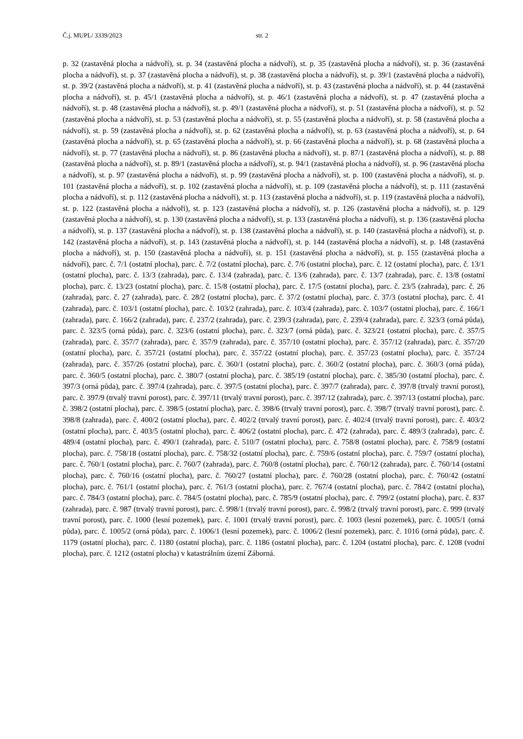Č.j. MUPL/ 3339/2023 str. 2
p. 32 (zastavěná plocha a nádvoří), st. p. 34 (zastavěná plocha a nádvoří), st. p. 35 (zastavěná plocha a nádvoří), st. p. 36 (zastavěná plocha a nádvoří), st. p. 37 (zastavěná plocha a nádvoří), st. p. 38 (zastavěná plocha a nádvoří), st. p. 39/1 (zastavěná plocha a nádvoří), st. p. 39/2 (zastavěná plocha a nádvoří), st. p. 41 (zastavěná plocha a nádvoří), st. p. 43 (zastavěná plocha a nádvoří), st. p. 44 (zastavěná plocha a nádvoří), st. p. 45/1 (zastavěná plocha a nádvoří), st. p. 46/1 (zastavěná plocha a nádvoří), st. p. 47 (zastavěná plocha a nádvoří), st. p. 48 (zastavěná plocha a nádvoří), st. p. 49/1 (zastavěná plocha a nádvoří), st. p. 51 (zastavěná plocha a nádvoří), st. p. 52 (zastavěná plocha a nádvoří), st. p. 53 (zastavěná plocha a nádvoří), st. p. 55 (zastavěná plocha a nádvoří), st. p. 58 (zastavěná plocha a nádvoří), st. p. 59 (zastavěná plocha a nádvoří), st. p. 62 (zastavěná plocha a nádvoří), st. p. 63 (zastavěná plocha a nádvoří), st. p. 64 (zastavěná plocha a nádvoří), st. p. 65 (zastavěná plocha a nádvoří), st. p. 66 (zastavěná plocha a nádvoří), st. p. 68 (zastavěná plocha a nádvoří), st. p. 77 (zastavěná plocha a nádvoří), st. p. 86 (zastavěná plocha a nádvoří), st. p. 87/1 (zastavěná plocha a nádvoří), st. p. 88 (zastavěná plocha a nádvoří), st. p. 89/1 (zastavěná plocha a nádvoří), st. p. 94/1 (zastavěná plocha a nádvoří), st. p. 96 (zastavěná plocha a nádvoří), st. p. 97 (zastavěná plocha a nádvoří), st. p. 99 (zastavěná plocha a nádvoří), st. p. 100 (zastavěná plocha a nádvoří), st. p. 101 (zastavěná plocha a nádvoří), st. p. 102 (zastavěná plocha a nádvoří), st. p. 109 (zastavěná plocha a nádvoří), st. p. 111 (zastavěná plocha a nádvoří), st. p. 112 (zastavěná plocha a nádvoří), st. p. 113 (zastavěná plocha a nádvoří), st. p. 119 (zastavěná plocha a nádvoří), st. p. 122 (zastavěná plocha a nádvoří), st. p. 123 (zastavěná plocha a nádvoří), st. p. 126 (zastavěná plocha a nádvoří), st. p. 129 (zastavěná plocha a nádvoří), st. p. 130 (zastavěná plocha a nádvoří), st. p. 133 (zastavěná plocha a nádvoří), st. p. 136 (zastavěná plocha a nádvoří), st. p. 137 (zastavěná plocha a nádvoří), st. p. 138 (zastavěná plocha a nádvoří), st. p. 140 (zastavěná plocha a nádvoří), st. p. 142 (zastavěná plocha a nádvoří), st. p. 143 (zastavěná plocha a nádvoří), st. p. 144 (zastavěná plocha a nádvoří), st. p. 148 (zastavěná plocha a nádvoří), st. p. 150 (zastavěná plocha a nádvoří), st. p. 151 (zastavěná plocha a nádvoří), st. p. 155 (zastavěná plocha a nádvoří), parc. č. 7/1 (ostatní plocha), parc. č. 7/2 (ostatní plocha), parc. č. 7/6 (ostatní plocha), parc. č. 12 (ostatní plocha), parc. č. 13/1 (ostatní plocha), parc. č. 13/3 (zahrada), parc. č. 13/4 (zahrada), parc. č. 13/6 (zahrada), parc. č. 13/7 (zahrada), parc. č. 13/8 (ostatní plocha), parc. č. 13/23 (ostatní plocha), parc. č. 15/8 (ostatní plocha), parc. č. 17/5 (ostatní plocha), parc. č. 23/5 (zahrada), parc. č. 26 (zahrada), parc. č. 27 (zahrada), parc. č. 28/2 (ostatní plocha), parc. č. 37/2 (ostatní plocha), parc. č. 37/3 (ostatní plocha), parc. č. 41 (zahrada), parc. č. 103/1 (ostatní plocha), parc. č. 103/2 (zahrada), parc. č. 103/4 (zahrada), parc. č. 103/7 (ostatní plocha), parc. č. 166/1 (zahrada), parc. č. 166/2 (zahrada), parc. č. 237/2 (zahrada), parc. č. 239/3 (zahrada), parc. č. 239/4 (zahrada), parc. č. 323/3 (orná půda), parc. č. 323/5 (orná půda), parc. č. 323/6 (ostatní plocha), parc. č. 323/7 (orná půda), parc. č. 323/21 (ostatní plocha), parc. č. 357/5 (zahrada), parc. č. 357/7 (zahrada), parc. č. 357/9 (zahrada), parc. č. 357/10 (ostatní plocha), parc. č. 357/12 (zahrada), parc. č. 357/20 (ostatní plocha), parc. č. 357/21 (ostatní plocha), parc. č. 357/22 (ostatní plocha), parc. č. 357/23 (ostatní plocha), parc. č. 357/24 (zahrada), parc. č. 357/26 (ostatní plocha), parc. č. 360/1 (ostatní plocha), parc. č. 360/2 (ostatní plocha), parc. č. 360/3 (orná půda), parc. č. 360/5 (ostatní plocha), parc. č. 380/7 (ostatní plocha), parc. č. 385/19 (ostatní plocha), parc. č. 385/30 (ostatní plocha), parc. č. 397/3 (orná půda), parc. č. 397/4 (zahrada), parc. č. 397/5 (ostatní plocha), parc. č. 397/7 (zahrada), parc. č. 397/8 (trvalý travní porost), parc. č. 397/9 (trvalý travní porost), parc. č. 397/11 (trvalý travní porost), parc. č. 397/12 (zahrada), parc. č. 397/13 (ostatní plocha), parc. č. 398/2 (ostatní plocha), parc. č. 398/5 (ostatní plocha), parc. č. 398/6 (trvalý travní porost), parc. č. 398/7 (trvalý travní porost), parc. č. 398/8 (zahrada), parc. č. 400/2 (ostatní plocha), parc. č. 402/2 (trvalý travní porost), parc. č. 402/4 (trvalý travní porost), parc. č. 403/2 (ostatní plocha), parc. č. 403/5 (ostatní plocha), parc. č. 406/2 (ostatní plocha), parc. č. 472 (zahrada), parc. č. 489/3 (zahrada), parc. č. 489/4 (ostatní plocha), parc. č. 490/1 (zahrada), parc. č. 510/7 (ostatní plocha), parc. č. 758/8 (ostatní plocha), parc. č. 758/9 (ostatní plocha), parc. č. 758/18 (ostatní plocha), parc. č. 758/32 (ostatní plocha), parc. č. 759/6 (ostatní plocha), parc. č. 759/7 (ostatní plocha), parc. č. 760/1 (ostatní plocha), parc. č. 760/7 (zahrada), parc. č. 760/8 (ostatní plocha), parc. č. 760/12 (zahrada), parc. č. 760/14 (ostatní plocha), parc. č. 760/16 (ostatní plocha), parc. č. 760/27 (ostatní plocha), parc. č. 760/28 (ostatní plocha), parc. č. 760/42 (ostatní plocha), parc. č. 761/1 (ostatní plocha), parc. č. 761/3 (ostatní plocha), parc. č. 767/4 (ostatní plocha), parc. č. 784/2 (ostatní plocha), parc. č. 784/3 (ostatní plocha), parc. č. 784/5 (ostatní plocha), parc. č. 785/9 (ostatní plocha), parc. č. 799/2 (ostatní plocha), parc. č. 837 (zahrada), parc. č. 987 (trvalý travní porost), parc. č. 998/1 (trvalý travní porost), parc. č. 998/2 (trvalý travní porost), parc. č. 999 (trvalý travní porost), parc. č. 1000 (lesní pozemek), parc. č. 1001 (trvalý travní porost), parc. č. 1003 (lesní pozemek), parc. č. 1005/1 (orná půda), parc. č. 1005/2 (orná půda), parc. č. 1006/1 (lesní pozemek), parc. č. 1006/2 (lesní pozemek), parc. č. 1016 (orná půda), parc. č. 1179 (ostatní plocha), parc. č. 1180 (ostatní plocha), parc. č. 1186 (ostatní plocha), parc. č. 1204 (ostatní plocha), parc. č. 1208 (vodní plocha), parc. č. 1212 (ostatní plocha) v katastrálním území Záborná.